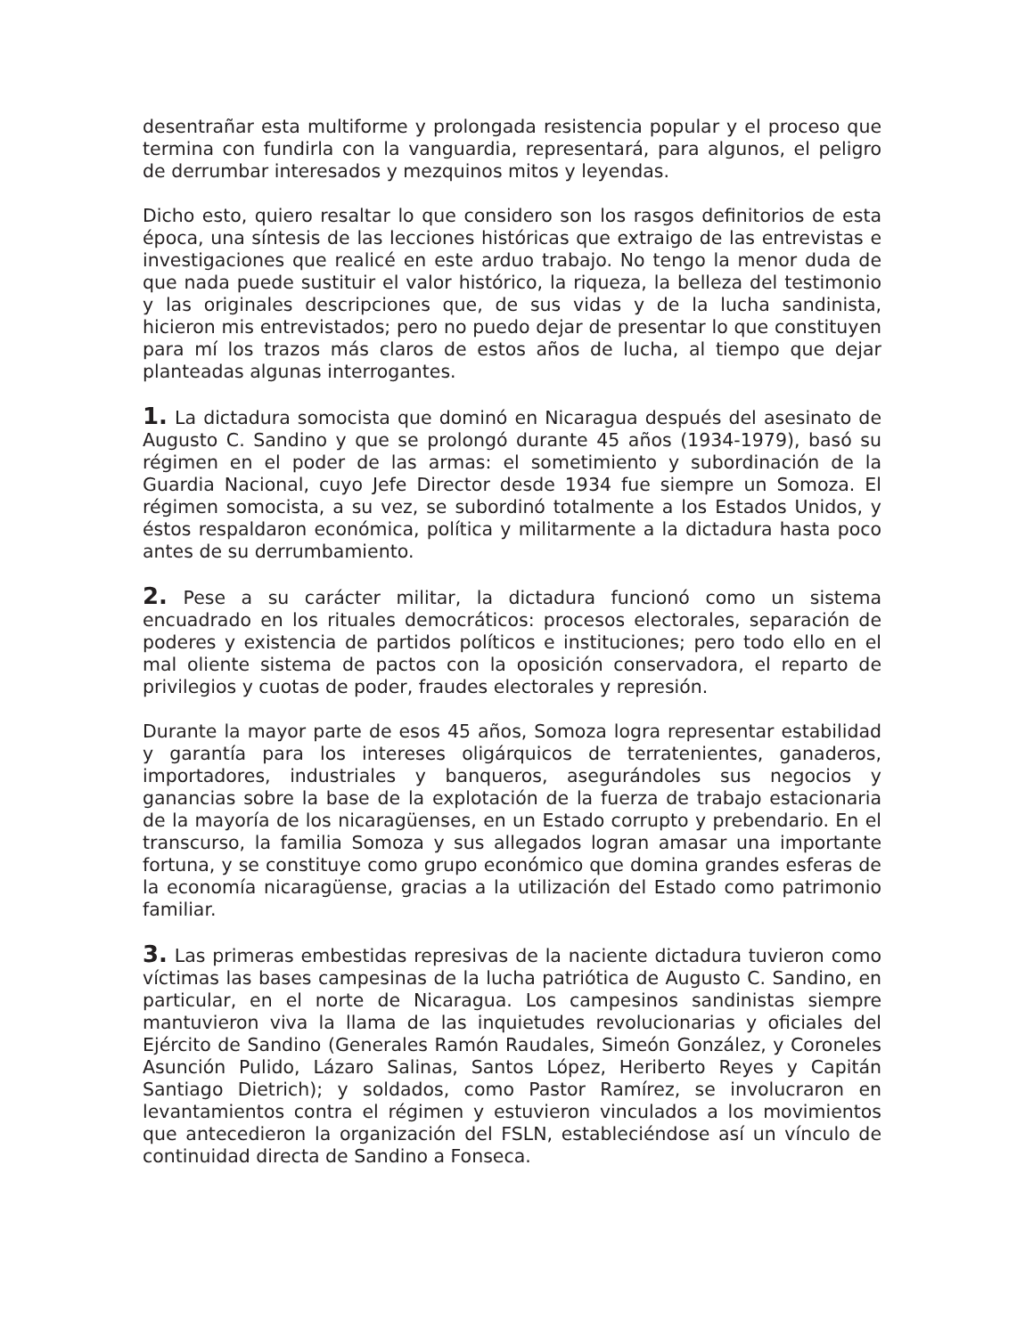desentrañar esta multiforme y prolongada resistencia popular y el proceso que termina con fundirla con la vanguardia, representará, para algunos, el peligro de derrumbar interesados y mezquinos mitos y leyendas.
Dicho esto, quiero resaltar lo que considero son los rasgos definitorios de esta época, una síntesis de las lecciones históricas que extraigo de las entrevistas e investigaciones que realicé en este arduo trabajo. No tengo la menor duda de que nada puede sustituir el valor histórico, la riqueza, la belleza del testimonio y las originales descripciones que, de sus vidas y de la lucha sandinista, hicieron mis entrevistados; pero no puedo dejar de presentar lo que constituyen para mí los trazos más claros de estos años de lucha, al tiempo que dejar planteadas algunas interrogantes.
1. La dictadura somocista que dominó en Nicaragua después del asesinato de Augusto C. Sandino y que se prolongó durante 45 años (1934-1979), basó su régimen en el poder de las armas: el sometimiento y subordinación de la Guardia Nacional, cuyo Jefe Director desde 1934 fue siempre un Somoza. El régimen somocista, a su vez, se subordinó totalmente a los Estados Unidos, y éstos respaldaron económica, política y militarmente a la dictadura hasta poco antes de su derrumbamiento.
2. Pese a su carácter militar, la dictadura funcionó como un sistema encuadrado en los rituales democráticos: procesos electorales, separación de poderes y existencia de partidos políticos e instituciones; pero todo ello en el mal oliente sistema de pactos con la oposición conservadora, el reparto de privilegios y cuotas de poder, fraudes electorales y represión.
Durante la mayor parte de esos 45 años, Somoza logra representar estabilidad y garantía para los intereses oligárquicos de terratenientes, ganaderos, importadores, industriales y banqueros, asegurándoles sus negocios y ganancias sobre la base de la explotación de la fuerza de trabajo estacionaria de la mayoría de los nicaragüenses, en un Estado corrupto y prebendario. En el transcurso, la familia Somoza y sus allegados logran amasar una importante fortuna, y se constituye como grupo económico que domina grandes esferas de la economía nicaragüense, gracias a la utilización del Estado como patrimonio familiar.
3. Las primeras embestidas represivas de la naciente dictadura tuvieron como víctimas las bases campesinas de la lucha patriótica de Augusto C. Sandino, en particular, en el norte de Nicaragua. Los campesinos sandinistas siempre mantuvieron viva la llama de las inquietudes revolucionarias y oficiales del Ejército de Sandino (Generales Ramón Raudales, Simeón González, y Coroneles Asunción Pulido, Lázaro Salinas, Santos López, Heriberto Reyes y Capitán Santiago Dietrich); y soldados, como Pastor Ramírez, se involucraron en levantamientos contra el régimen y estuvieron vinculados a los movimientos que antecedieron la organización del FSLN, estableciéndose así un vínculo de continuidad directa de Sandino a Fonseca.